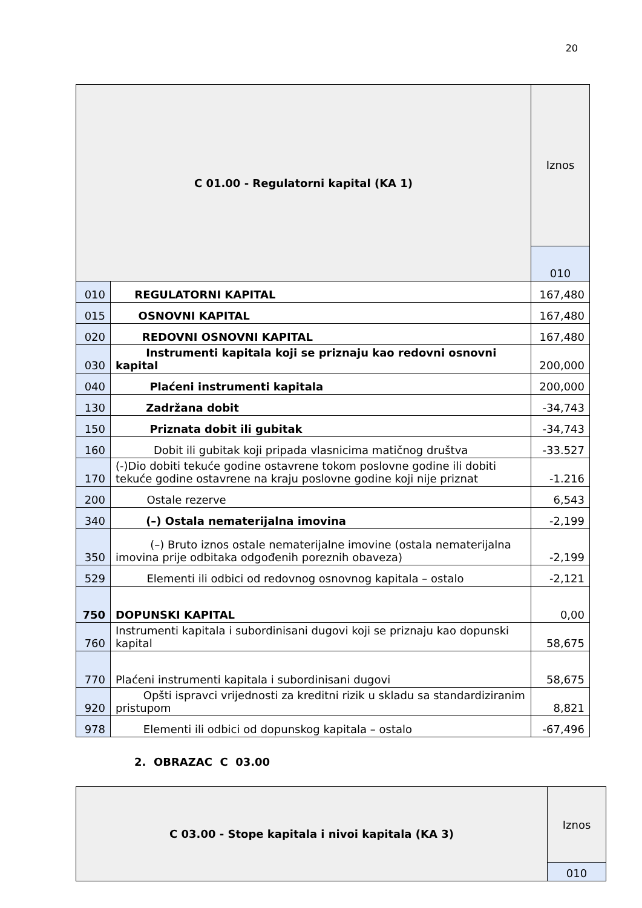20
| C 01.00 - Regulatorni kapital (KA 1) | | Iznos |
| --- | --- | --- |
| | | 010 |
| 010 | REGULATORNI KAPITAL | 167,480 |
| 015 | OSNOVNI KAPITAL | 167,480 |
| 020 | REDOVNI OSNOVNI KAPITAL | 167,480 |
| 030 | Instrumenti kapitala koji se priznaju kao redovni osnovni kapital | 200,000 |
| 040 | Plaćeni instrumenti kapitala | 200,000 |
| 130 | Zadržana dobit | -34,743 |
| 150 | Priznata dobit ili gubitak | -34,743 |
| 160 | Dobit ili gubitak koji pripada vlasnicima matičnog društva | -33.527 |
| 170 | (-)Dio dobiti tekuće godine ostavrene tokom poslovne godine ili dobiti tekuće godine ostavrene na kraju poslovne godine koji nije priznat | -1.216 |
| 200 | Ostale rezerve | 6,543 |
| 340 | (–) Ostala nematerijalna imovina | -2,199 |
| 350 | (–) Bruto iznos ostale nematerijalne imovine (ostala nematerijalna imovina prije odbitaka odgođenih poreznih obaveza) | -2,199 |
| 529 | Elementi ili odbici od redovnog osnovnog kapitala – ostalo | -2,121 |
| 750 | DOPUNSKI KAPITAL | 0,00 |
| 760 | Instrumenti kapitala i subordinisani dugovi koji se priznaju kao dopunski kapital | 58,675 |
| 770 | Plaćeni instrumenti kapitala i subordinisani dugovi | 58,675 |
| 920 | Opšti ispravci vrijednosti za kreditni rizik u skladu sa standardiziranim pristupom | 8,821 |
| 978 | Elementi ili odbici od dopunskog kapitala – ostalo | -67,496 |
2. OBRAZAC C 03.00
| C 03.00 - Stope kapitala i nivoi kapitala (KA 3) | Iznos |
| --- | --- |
| | 010 |